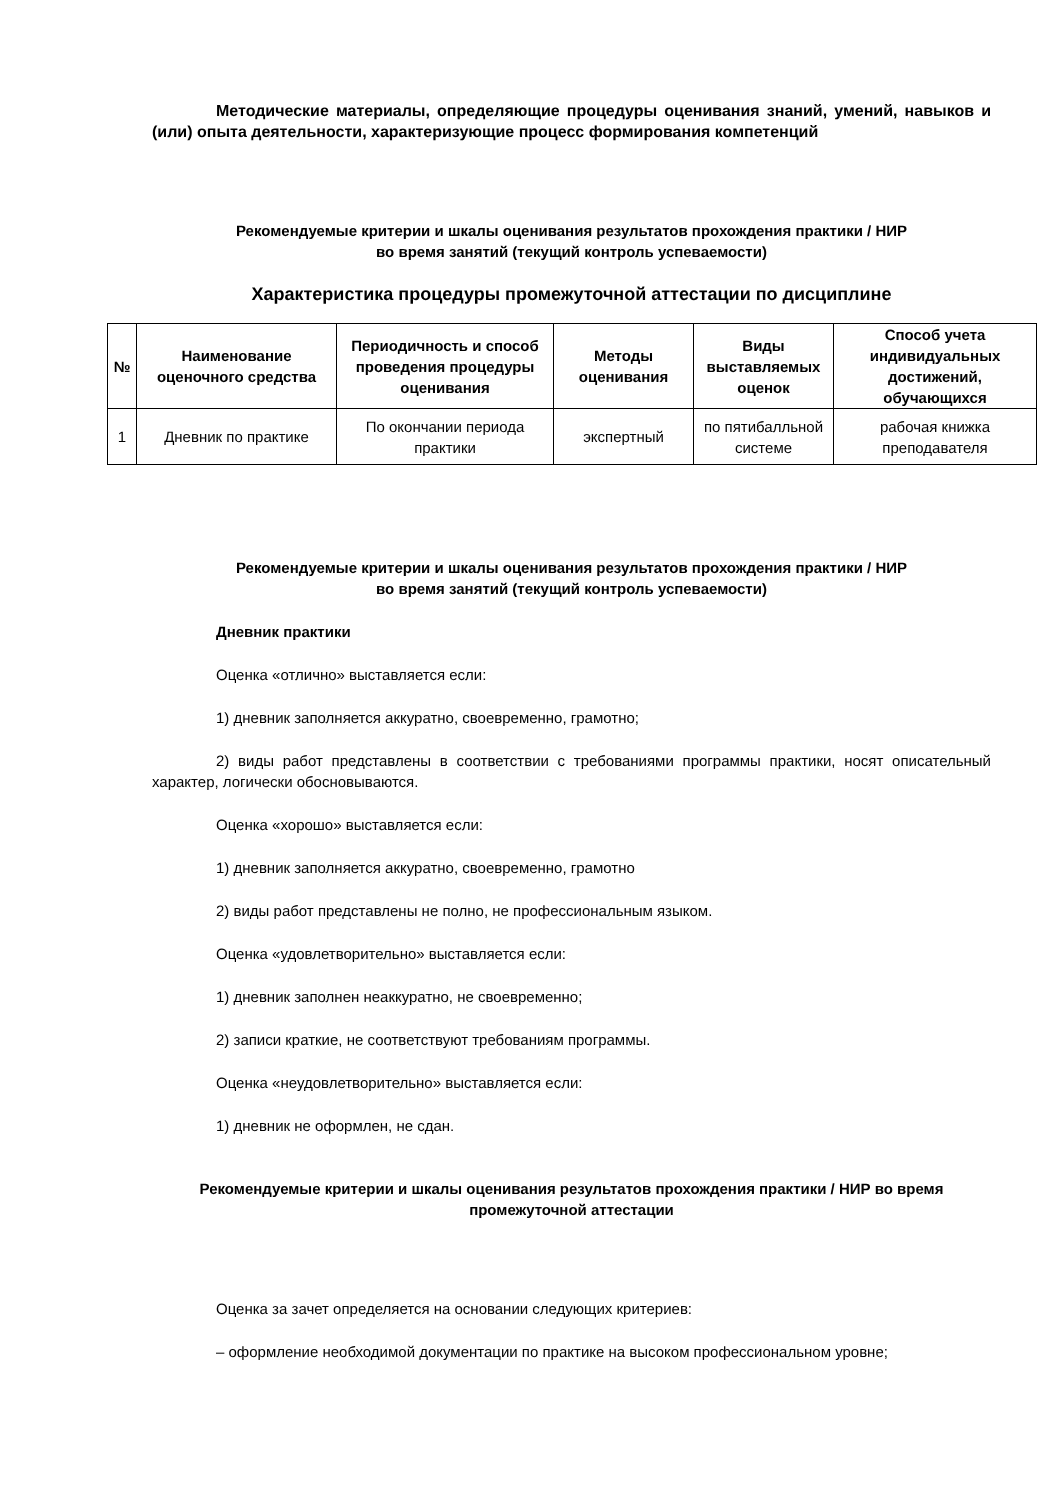Методические материалы, определяющие процедуры оценивания знаний, умений, навыков и (или) опыта деятельности, характеризующие процесс формирования компетенций
Рекомендуемые критерии и шкалы оценивания результатов прохождения практики / НИР
во время занятий (текущий контроль успеваемости)
Характеристика процедуры промежуточной аттестации по дисциплине
| № | Наименование оценочного средства | Периодичность и способ проведения процедуры оценивания | Методы оценивания | Виды выставляемых оценок | Способ учета индивидуальных достижений, обучающихся |
| --- | --- | --- | --- | --- | --- |
| 1 | Дневник по практике | По окончании периода практики | экспертный | по пятибалльной системе | рабочая книжка преподавателя |
Рекомендуемые критерии и шкалы оценивания результатов прохождения практики / НИР
во время занятий (текущий контроль успеваемости)
Дневник практики
Оценка «отлично» выставляется если:
1) дневник заполняется аккуратно, своевременно, грамотно;
2) виды работ представлены в соответствии с требованиями программы практики, носят описательный характер, логически обосновываются.
Оценка «хорошо» выставляется если:
1) дневник заполняется аккуратно, своевременно, грамотно
2) виды работ представлены не полно, не профессиональным языком.
Оценка «удовлетворительно» выставляется если:
1) дневник заполнен неаккуратно, не своевременно;
2) записи краткие, не соответствуют требованиям программы.
Оценка «неудовлетворительно» выставляется если:
1) дневник не оформлен, не сдан.
Рекомендуемые критерии и шкалы оценивания результатов прохождения практики / НИР во время промежуточной аттестации
Оценка за зачет определяется на основании следующих критериев:
– оформление необходимой документации по практике на высоком профессиональном уровне;